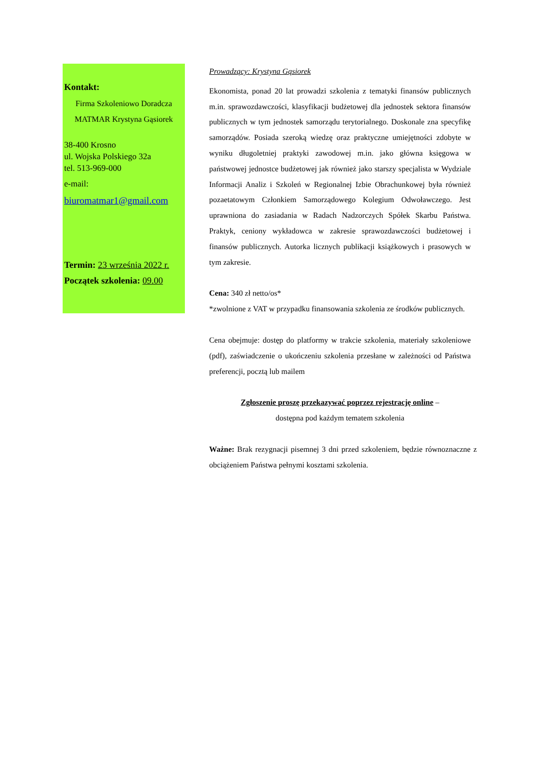Kontakt:
Firma Szkoleniowo Doradcza
MATMAR Krystyna Gąsiorek
38-400 Krosno
ul. Wojska Polskiego 32a
tel. 513-969-000
e-mail:
biuromatmar1@gmail.com
Termin: 23 września 2022 r.
Początek szkolenia: 09.00
Prowadzący: Krystyna Gąsiorek
Ekonomista, ponad 20 lat prowadzi szkolenia z tematyki finansów publicznych m.in. sprawozdawczości, klasyfikacji budżetowej dla jednostek sektora finansów publicznych w tym jednostek samorządu terytorialnego. Doskonale zna specyfikę samorządów. Posiada szeroką wiedzę oraz praktyczne umiejętności zdobyte w wyniku długoletniej praktyki zawodowej m.in. jako główna księgowa w państwowej jednostce budżetowej jak również jako starszy specjalista w Wydziale Informacji Analiz i Szkoleń w Regionalnej Izbie Obrachunkowej była również pozaetatowym Członkiem Samorządowego Kolegium Odwoławczego. Jest uprawniona do zasiadania w Radach Nadzorczych Spółek Skarbu Państwa. Praktyk, ceniony wykładowca w zakresie sprawozdawczości budżetowej i finansów publicznych. Autorka licznych publikacji książkowych i prasowych w tym zakresie.
Cena: 340 zł netto/os*
*zwolnione z VAT w przypadku finansowania szkolenia ze środków publicznych.
Cena obejmuje: dostęp do platformy w trakcie szkolenia, materiały szkoleniowe (pdf), zaświadczenie o ukończeniu szkolenia przesłane w zależności od Państwa preferencji, pocztą lub mailem
Zgłoszenie proszę przekazywać poprzez rejestrację online –
dostępna pod każdym tematem szkolenia
Ważne: Brak rezygnacji pisemnej 3 dni przed szkoleniem, będzie równoznaczne z obciążeniem Państwa pełnymi kosztami szkolenia.